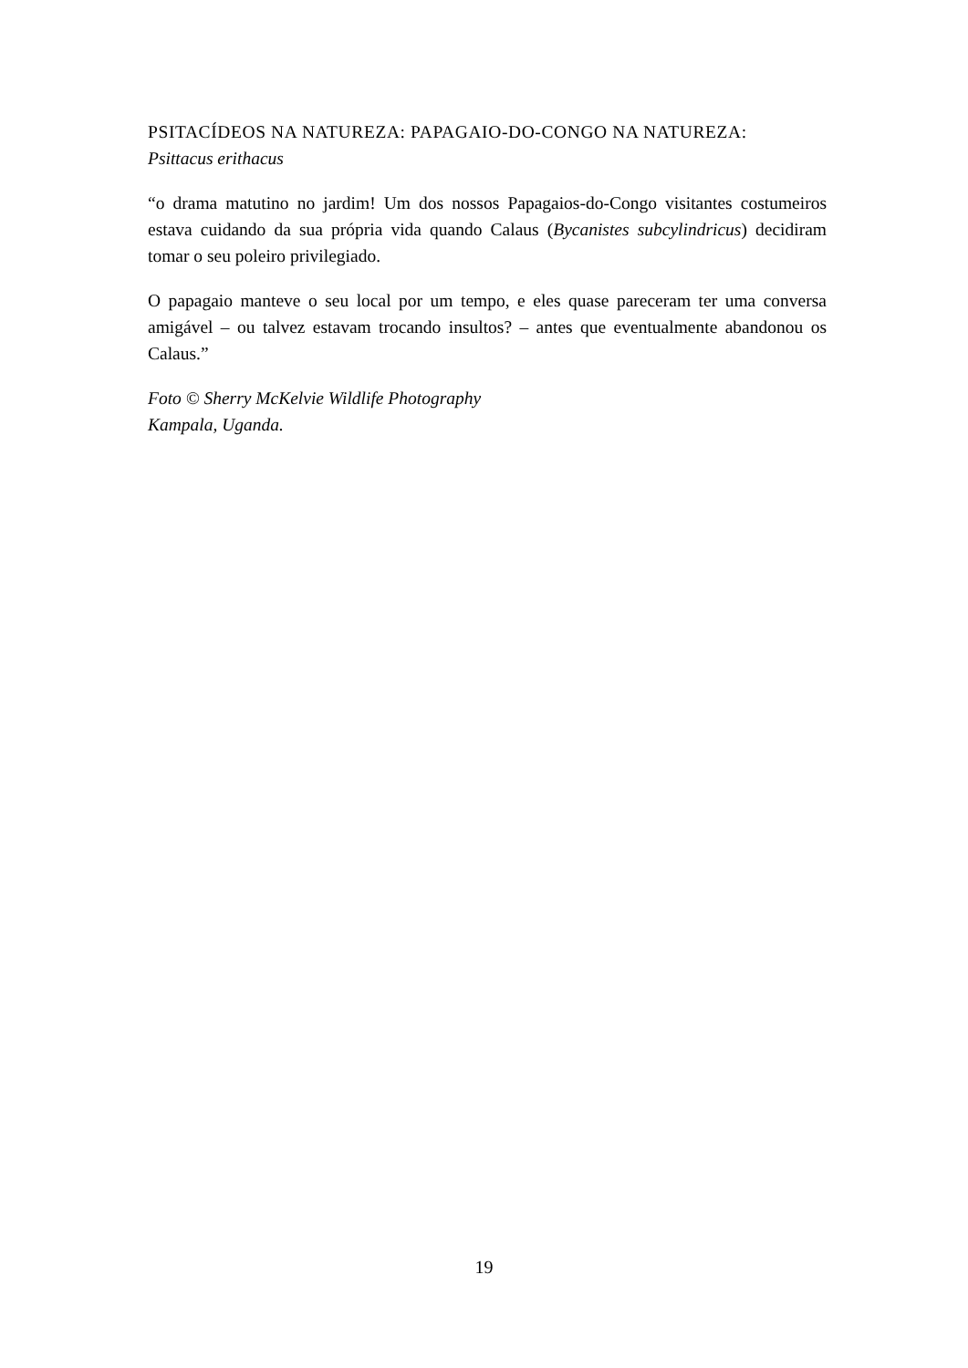PSITACÍDEOS NA NATUREZA: PAPAGAIO-DO-CONGO NA NATUREZA:
Psittacus erithacus
“o drama matutino no jardim! Um dos nossos Papagaios-do-Congo visitantes costumeiros estava cuidando da sua própria vida quando Calaus (Bycanistes subcylindricus) decidiram tomar o seu poleiro privilegiado.
O papagaio manteve o seu local por um tempo, e eles quase pareceram ter uma conversa amigável – ou talvez estavam trocando insultos? – antes que eventualmente abandonou os Calaus.”
Foto © Sherry McKelvie Wildlife Photography
Kampala, Uganda.
19